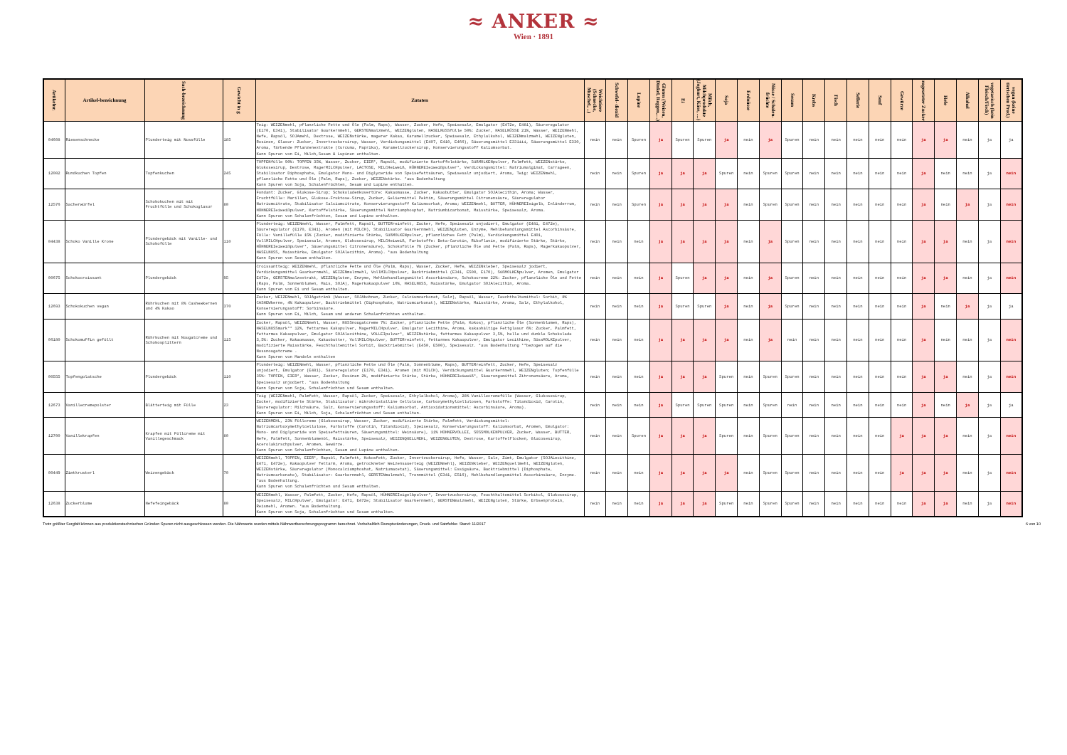≈ ANKER ≈
Wien · 1891
| Artikelnr. | Artikel-bezeichnung | Sach-bezeichnung | Gewicht in g | Zutaten | Weichtiere (Schnecke, Muschel,…) | Schwefel- dioxid | Lupine | Gluten (Weizen, Dinkel, Roggen,…) | Ei | Milch, Milchprodukte (Joghurt, Käse, …) | Soja | Erdnüsse | Nüsse / Schalen-früchte | Sesam | Krebs | Fisch | Sellerie | Senf | Gewürze | zugesetzter Zucker | Hefe | Alkohol | vegetarisch (kein Fleisch/Fisch) | vegan (keine tierischen Prod.) |
| --- | --- | --- | --- | --- | --- | --- | --- | --- | --- | --- | --- | --- | --- | --- | --- | --- | --- | --- | --- | --- | --- | --- | --- | --- |
| 04608 | Riesenschnecke | Plunderteig mit Nussfülle | 185 | Teig: WEIZENmehl, pflanzliche Fette und Öle (Palm, Raps), Wasser, Zucker, Hefe, Speisesalz, Emulgator (E472e, E481), Säureregulator (E170, E341), Stabilisator Guarkernmehl, GERSTENmalzmehl, WEIZENgluten, HASELNUSSfülle 50%: Zucker, HASELNÜSSE 21%, Wasser, WEIZENmehl, Hefe, Rapsöl, SOJAmehl, Dextrose, WEIZENstärke, magerer Kakao, Karamellzucker, Speisesalz, Ethylalkohol, WEIZENmalzmehl, WEIZENgluten, Rosinen, Glasur: Zucker, Invertzuckersirup, Wasser, Verdickungsmittel (E407, E410, E466), Säuerungsmittel E331iii, Säuerungsmittel E330, Aroma, färbende Pflanzenextrakte (Curcuma, Paprika), Karamellzuckersirup, Konservierungsstoff Kaliumsorbat. Kann Spuren von Ei, Milch,Sesam & Lupinen enthalten. | nein | nein | Spuren | ja | Spuren | Spuren | ja | nein | ja | Spuren | nein | nein | nein | nein | nein | ja | ja | nein | ja | ja |
| 12082 | Rundkuchen Topfen | Topfenkuchen | 245 | TOPFENfülle 90%: TOPFEN 35%, Wasser, Zucker, EIER*, Rapsöl, modifizierte Kartoffelstärke, SüßMOLKENpulver, Palmfett, WEIZENstärke, Glukosesirup, Dextrose, MagerMILCHpulver, LACTOSE, MILCHeiweiß, HÜHNEREIeiweißpulver*, Verdickungsmittel: Natriumalginat, Carrageen, Stabilisator Diphosphate, Emulgator Mono- und Diglyceride von Speisefettsäuren, Speisesalz unjodiert, Aroma, Teig: WEIZENmehl, pflanzliche Fette und Öle (Palm, Raps), Zucker, WEIZENstärke. *aus Bodenhaltung Kann Spuren von Soja, Schalenfrüchten, Sesam und Lupine enthalten. | nein | nein | Spuren | ja | ja | ja | Spuren | nein | Spuren | Spuren | nein | nein | nein | nein | nein | ja | nein | nein | ja | nein |
| 12576 | Sacherwürfel | Schokokuchen mit mit Fruchtfülle und Schokoglasur | 80 | Fondant: Zucker, Glukose-Sirup; Schokoladenkuvertüre: Kakaomasse, Zucker, Kakaobutter, Emulgator SOJAlecithin, Aroma; Wasser, Fruchtfülle: Marillen, Glukose-Fruktose-Sirup, Zucker, Geliermittel Pektin, Säuerungsmittel Citronensäure, Säureregulator Natriumcitrate, Stabilisator Calciumcitrate, Konservierungsstoff Kaliumsorbat, Aroma; WEIZENmehl, BUTTER, HÜHNEREIeigelb, Inländerrum, HÜHNEREIeiweißpulver, Kartoffelstärke, Säuerungsmittel Natriumphosphat, Natriumbicarbonat, Maisstärke, Speisesalz, Aroma. Kann Spuren von Schalenfrüchten, Sesam und Lupine enthalten. | nein | nein | Spuren | ja | ja | ja | ja | nein | Spuren | Spuren | nein | nein | nein | nein | nein | ja | nein | ja | ja | nein |
| 04438 | Schoko Vanille Krone | Plundergebäck mit Vanille- und Schokofülle | 110 | Plunderteig: WEIZENmehl, Wasser, Palmfett, Rapsöl, BUTTERreinfett, Zucker, Hefe, Speisesalz unjodiert, Emulgator (E481, E472e), Säureregulator (E170, E341), Aromen (mit MILCH), Stabilisator Guarkernmehl, WEIZENgluten, Enzyme, Mehlbehandlungsmittel Ascorbinsäure, Fülle: Vanillefülle 15% (Zucker, modifizierte Stärke, SüßMOLKENpulver, pflanzliches Fett (Palm), Verdickungsmittel E401, VollMILCHpulver, Speisesalz, Aromen, Glukosesirup, MILCHeiweiß, Farbstoffe: Beta-Carotin, Riboflavin, modifizierte Stärke, Stärke, HÜHNEREIeiweißpulver*, Säuerungsmittel Citronensäure), Schokofülle 7% (Zucker, pflanzliche Öle und Fette (Palm, Raps), Magerkakaopulver, HASELNUSS, Maisstärke, Emulgator SOJAlecithin, Aroma). *aus Bodenhaltung Kann Spuren von Sesam enthalten. | nein | nein | nein | ja | ja | ja | ja | nein | ja | Spuren | nein | nein | nein | nein | nein | ja | ja | nein | ja | nein |
| 00675 | Schokocroissant | Plundergebäck | 95 | Croissantteig: WEIZENmehl, pflanzliche Fette und Öle (Palm, Raps), Wasser, Zucker, Hefe, WEIZENkleber, Speisesalz jodiert, Verdickungsmittel Guarkernmehl, WEIZENmalzmehl, VollMILCHpulver, Backtriebmittel (E341, E500, E170), SüßMOLKENpulver, Aromen, Emulgator E472e, GERSTENmalzextrakt, WEIZENgluten, Enzyme, Mehlbehandlungsmittel Ascorbinsäure, Schokocreme 22%: Zucker, pflanzliche Öle und Fette (Raps, Palm, Sonnenblumen, Mais, SOJA), Magerkakaopulver 16%, HASELNUSS, Maisstärke, Emulgator SOJAlecithin, Aroma. Kann Spuren von Ei und Sesam enthalten. | nein | nein | nein | ja | Spuren | ja | ja | nein | ja | Spuren | nein | nein | nein | nein | nein | ja | ja | nein | ja | nein |
| 12693 | Schokokuchen vegan | Rührkuchen mit 8% Cashewkernen und 4% Kakao | 370 | Zucker, WEIZENmehl, SOJAgetränk (Wasser, SOJAbohnen, Zucker, Calciumcarbonat, Salz), Rapsöl, Wasser, Feuchthaltemittel: Sorbit, 8% CASHEWkerne, 4% Kakaopulver, Backtriebmittel (Diphosphate, Natriumcarbonat), WEIZENstärke, Maisstärke, Aroma, Salz, Ethylalkohol, Konservierungsstoff: Sorbinsäure. Kann Spuren von Ei, Milch, Sesam und anderen Schalenfrüchten enthalten. | nein | nein | nein | ja | Spuren | Spuren | ja | nein | ja | Spuren | nein | nein | nein | nein | nein | ja | nein | ja | ja | ja |
| 06180 | Schokomuffin gefüllt | Rührkuchen mit Nougatcreme und Schokosplittern | 115 | Zucker, Rapsöl, WEIZENmehl, Wasser, NUSSnougatcreme 7%: Zucker, pflanzliche Fette (Palm, Kokos), pflanzliche Öle (Sonnenblumen, Raps), HASELNUSSmark** 12%, fettarmes Kakopulver, MagerMILCHpulver, Emulgator Lecithine, Aroma, kakaohältige Fettglasur 6%: Zucker, Palmfett, fettarmes Kakaopulver, Emulgator SOJAlecithine, VOLLEIpulver*, WEIZENstärke, fettarmes Kakaopulver 3,5%, helle und dunkle Schokolade 3,5%: Zucker, Kakaomasse, Kakaobutter, VollMILCHpulver, BUTTERreinfett, fettarmes Kakaopulver, Emulgator Lecithine, SüssMOLKEpulver, modifizierte Maisstärke, Feuchthaltemittel Sorbit, Backtriebmittel (E450, E500), Speisesalz. *aus Bodenhaltung **bezogen auf die Nussnougatcreme . Kann Spuren von Mandeln enthalten | nein | nein | nein | ja | ja | ja | ja | nein | ja | nein | nein | nein | nein | nein | nein | ja | nein | nein | ja | nein |
| 00555 | Topfengolatsche | Plundergebäck | 110 | Plunderteig: WEIZENmehl, Wasser, pflanzliche Fette und Öle (Palm, Sonnenblume, Raps), BUTTERreinfett, Zucker, Hefe, Speisesalz unjodiert, Emulgator (E481), Säureregulator (E170, E341), Aromen (mit MILCH), Verdickungsmittel Guarkernmehl, WEIZENgluten; Topfenfülle 35%: TOPFEN, EIER*, Wasser, Zucker, Rosinen 2%, modifizierte Stärke, Stärke, HÜHNEREIeiweiß*, Säuerungsmittel Zitronensäure, Aroma, Speisesalz unjodiert. *aus Bodenhaltung Kann Spuren von Soja, Schalenfrüchten und Sesam enthalten. | nein | nein | nein | ja | ja | ja | Spuren | nein | Spuren | Spuren | nein | nein | nein | nein | nein | ja | ja | nein | ja | nein |
| 12673 | Vanillecremepolster | Blätterteig mit Fülle | 23 | Teig (WEIZENmehl, Palmfett, Wasser, Rapsöl, Zucker, Speisesalz, Ethylalkohol, Aroma), 28% Vanillecremefülle (Wasser, Glukosesirup, Zucker, modifizierte Stärke, Stabilisator: mikrokristalline Cellulose, Carboxymethylcellulosen, Farbstoffe: Titandioxid, Carotin, Säureregulator: Milchsäure, Salz, Konservierungsstoff: Kaliumsorbat, Antioxidationsmittel: Ascorbinsäure, Aroma). Kann Spuren von Ei, Milch, Soja, Schalenfrüchten und Sesam enthalten. | nein | nein | nein | ja | Spuren | Spuren | Spuren | nein | Spuren | nein | nein | nein | nein | nein | nein | ja | nein | ja | ja | ja |
| 12700 | Vanillekrapfen | Krapfen mit Füllcreme mit Vanillegeschmack | 80 | WEIZENMEHL, 23% Füllcreme (Glukosesirup, Wasser, Zucker, modifizierte Stärke, Palmfett, Verdickungsmittel: Natriumcarboxymethylcellulose, Farbstoffe (Carotin, Titandioxid), Speisesalz, Konservierungsstoff: Kaliumsorbat, Aromen, Emulgator: Mono- und Diglyceride von Speisefettsäuren, Säuerungsmittel: Weinsäure), 11% HÜHNERVOLLEI, SÜSSMOLKENPULVER, Zucker, Wasser, BUTTER, Hefe, Palmfett, Sonnenblumenöl, Maisstärke, Speisesalz, WEIZENQUELLMEHL, WEIZENGLUTEN, Dextrose, Kartoffelflocken, Glucosesirup, Acerolakirschpulver, Aromen, Gewürze. Kann Spuren von Schalenfrüchten, Sesam und Lupine enthalten. | nein | nein | Spuren | ja | ja | ja | Spuren | nein | Spuren | Spuren | nein | nein | nein | nein | ja | ja | ja | nein | ja | nein |
| 00449 | Zimtkrusterl | Weizengebäck | 70 | WEIZENmehl, TOPFEN, EIER*, Rapsöl, Palmfett, Kokosfett, Zucker, Invertzuckersirup, Hefe, Wasser, Salz, Zimt, Emulgator (SOJALecithine, E471, E472e), Kakaopulver fettarm, Aroma, getrockneter Weizensauerteig (WEIZENmehl), WEIZENkleber, WEIZENquellmehl, WEIZENgluten, WEIZENstärke, Säureregulator (Monocalciumphoshat, Natriumacetat), Säuerungsmittel: Essigsäure, Backtriebmittel (Diphosphate, Natriumcarbonate), Stabilisator: Guarkernmehl, GERSTENmalzmehl, Trennmittel (E341, E516), Mehlbehandlungsmittel Ascorbinsäure, Enzyme. *aus Bodenhaltung. Kann Spuren von Schalenfrüchten und Sesam enthalten. | nein | nein | nein | ja | ja | ja | ja | nein | Spuren | Spuren | nein | nein | nein | nein | ja | ja | ja | nein | ja | nein |
| 12638 | Zuckerblume | Hefefeingebäck | 80 | WEIZENmehl, Wasser, Palmfett, Zucker, Hefe, Rapsöl, HÜHNEREIeigelbpulver*, Invertzuckersirup, Feuchthaltemittel Sorbitol, Glukosesirup, Speisesalz, MILCHpulver, Emulgator: E471, E472e; Stabilisator Guarkernmehl, GERSTENmalzmehl, WEIZENgluten, Stärke, Erbsenprotein, Reismehl, Aromen. *aus Bodenhaltung. Kann Spuren von Soja, Schalenfrüchten und Sesam enthalten. | nein | nein | nein | ja | ja | ja | Spuren | nein | Spuren | Spuren | nein | nein | nein | nein | nein | ja | ja | nein | ja | nein |
Trotz größter Sorgfalt können aus produktionstechnischen Gründen Spuren nicht ausgeschlossen werden. Die Nährwerte wurden mittels Nährwertberechnungsprogramm berechnet. Vorbehaltlich Rezepturänderungen, Druck- und Satzfehler. Stand: 11/2017 6 von 10